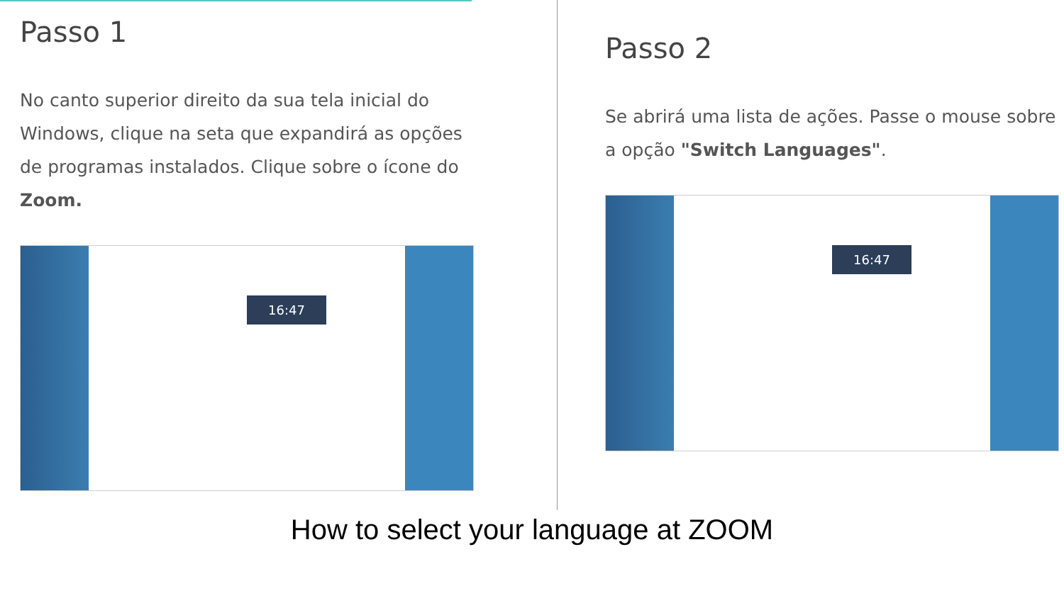Passo 1
No canto superior direito da sua tela inicial do Windows, clique na seta que expandirá as opções de programas instalados. Clique sobre o ícone do Zoom.
16:47
Passo 2
Se abrirá uma lista de ações. Passe o mouse sobre a opção "Switch Languages".
16:47
How to select your language at ZOOM